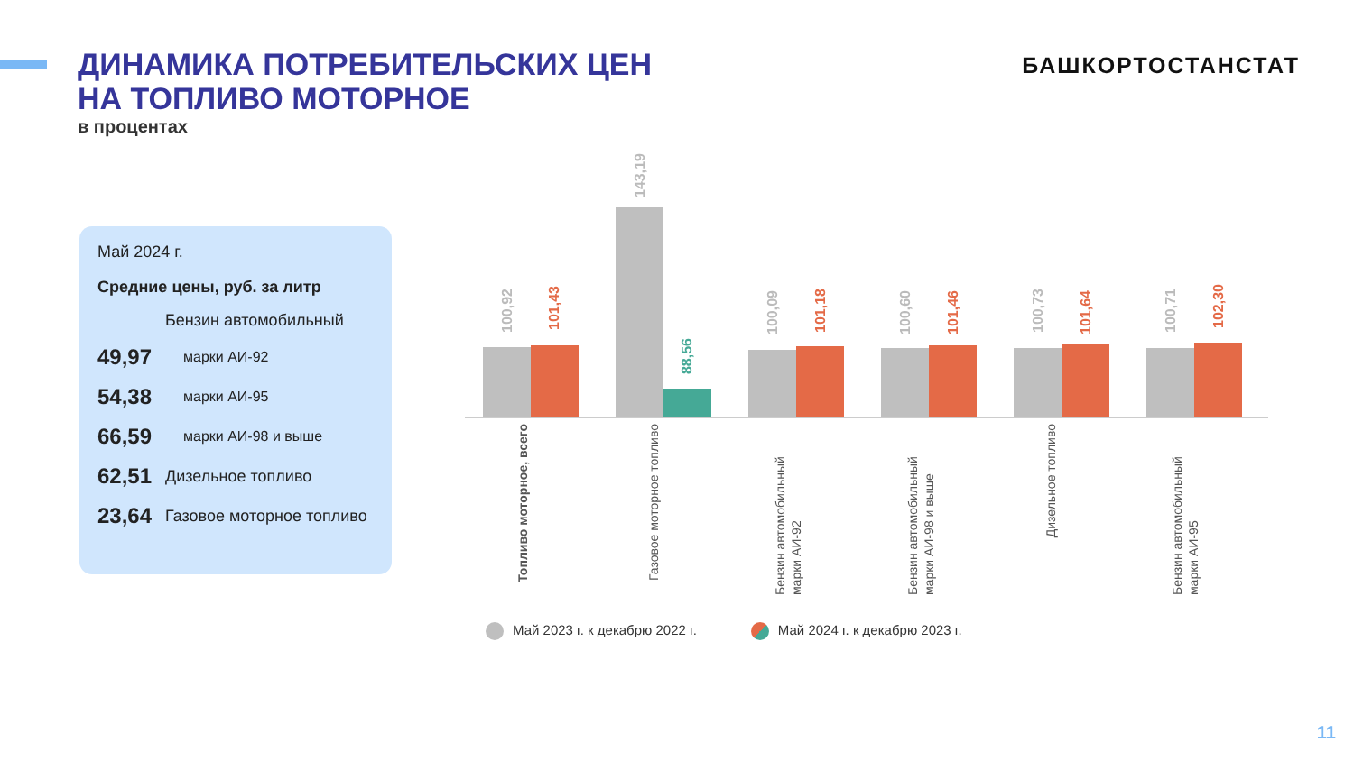ДИНАМИКА ПОТРЕБИТЕЛЬСКИХ ЦЕН
НА ТОПЛИВО МОТОРНОЕ
в процентах
БАШКОРТОСТАНСТАТ
Май 2024 г.
Средние цены, руб. за литр
| | Бензин автомобильный |
| 49,97 | марки АИ-92 |
| 54,38 | марки АИ-95 |
| 66,59 | марки АИ-98 и выше |
| 62,51 | Дизельное топливо |
| 23,64 | Газовое моторное топливо |
100,92
101,43
Топливо моторное, всего
143,19
88,56
Газовое моторное топливо
100,09
101,18
Бензин автомобильный марки АИ-92
100,60
101,46
Бензин автомобильный марки АИ-98 и выше
100,73
101,64
Дизельное топливо
100,71
102,30
Бензин автомобильный марки АИ-95
Май 2023 г. к декабрю 2022 г. Май 2024 г. к декабрю 2023 г.
11